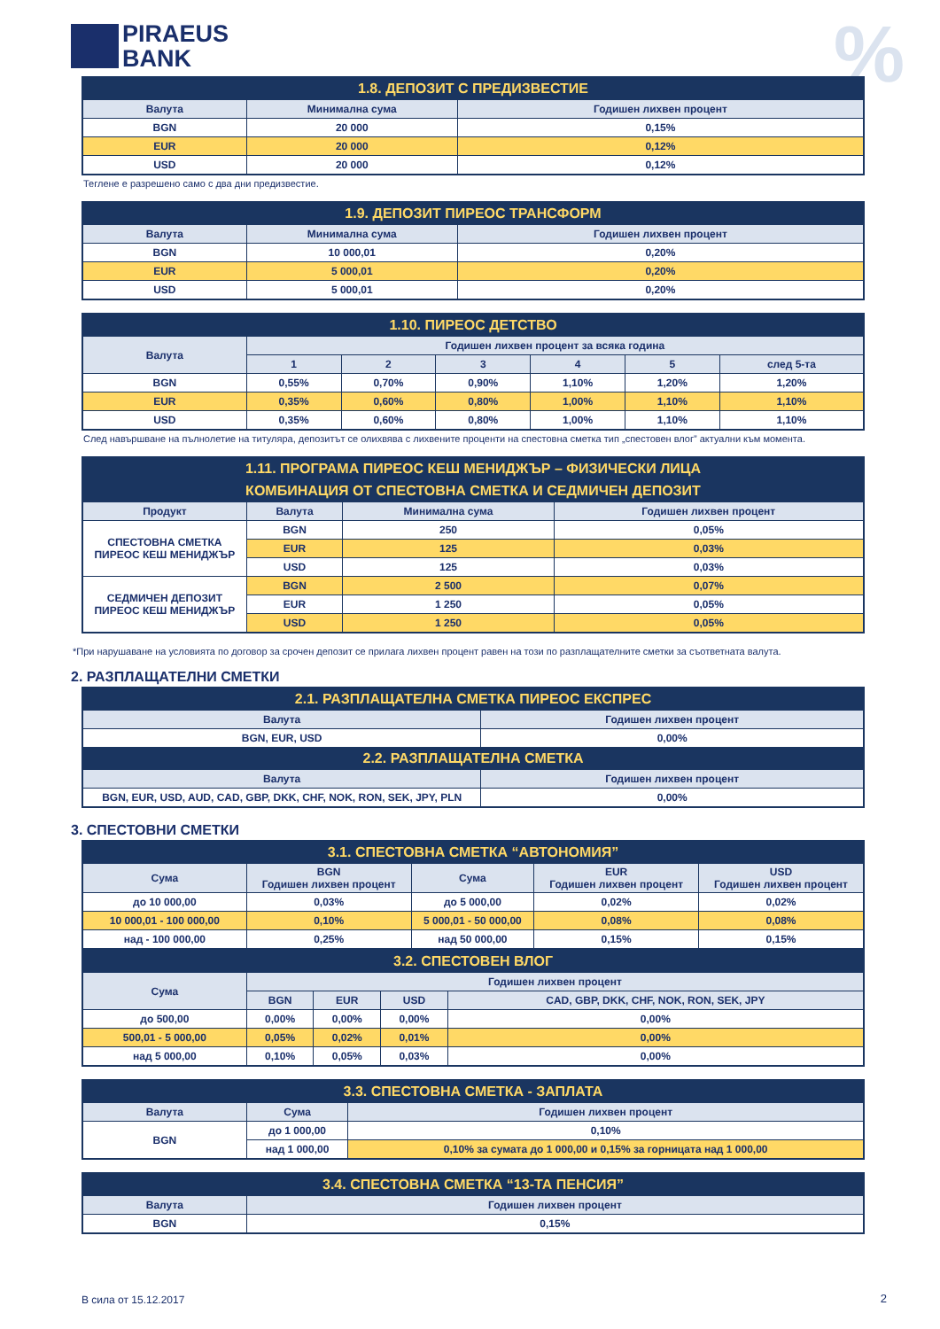PIRAEUS
BANK
%
| 1.8. ДЕПОЗИТ С ПРЕДИЗВЕСТИЕ | | |
| Валута | Минимална сума | Годишен лихвен процент |
| BGN | 20 000 | 0,15% |
| EUR | 20 000 | 0,12% |
| USD | 20 000 | 0,12% |
Теглене е разрешено само с два дни предизвестие.
| 1.9. ДЕПОЗИТ ПИРЕОС ТРАНСФОРМ | | |
| Валута | Минимална сума | Годишен лихвен процент |
| BGN | 10 000,01 | 0,20% |
| EUR | 5 000,01 | 0,20% |
| USD | 5 000,01 | 0,20% |
| 1.10. ПИРЕОС ДЕТСТВО | | | | | | |
| Валута | Годишен лихвен процент за всяка година | | | | | |
| | 1 | 2 | 3 | 4 | 5 | след 5-та |
| BGN | 0,55% | 0,70% | 0,90% | 1,10% | 1,20% | 1,20% |
| EUR | 0,35% | 0,60% | 0,80% | 1,00% | 1,10% | 1,10% |
| USD | 0,35% | 0,60% | 0,80% | 1,00% | 1,10% | 1,10% |
След навършване на пълнолетие на титуляра, депозитът се олихвява с лихвените проценти на спестовна сметка тип „спестовен влог” актуални към момента.
| 1.11. ПРОГРАМА ПИРЕОС КЕШ МЕНИДЖЪР – ФИЗИЧЕСКИ ЛИЦА | | | |
| КОМБИНАЦИЯ ОТ СПЕСТОВНА СМЕТКА И СЕДМИЧЕН ДЕПОЗИТ | | | |
| Продукт | Валута | Минимална сума | Годишен лихвен процент |
| СПЕСТОВНА СМЕТКА ПИРЕОС КЕШ МЕНИДЖЪР | BGN | 250 | 0,05% |
| | EUR | 125 | 0,03% |
| | USD | 125 | 0,03% |
| СЕДМИЧЕН ДЕПОЗИТ ПИРЕОС КЕШ МЕНИДЖЪР | BGN | 2 500 | 0,07% |
| | EUR | 1 250 | 0,05% |
| | USD | 1 250 | 0,05% |
*При нарушаване на условията по договор за срочен депозит се прилага лихвен процент равен на този по разплащателните сметки за съответната валута.
2. РАЗПЛАЩАТЕЛНИ СМЕТКИ
| 2.1. РАЗПЛАЩАТЕЛНА СМЕТКА ПИРЕОС ЕКСПРЕС | |
| Валута | Годишен лихвен процент |
| BGN, EUR, USD | 0,00% |
| 2.2. РАЗПЛАЩАТЕЛНА СМЕТКА | |
| Валута | Годишен лихвен процент |
| BGN, EUR, USD, AUD, CAD, GBP, DKK, CHF, NOK, RON, SEK, JPY, PLN | 0,00% |
3. СПЕСТОВНИ СМЕТКИ
| 3.1. СПЕСТОВНА СМЕТКА “АВТОНОМИЯ” | | | | |
| Сума | BGN Годишен лихвен процент | Сума | EUR Годишен лихвен процент | USD Годишен лихвен процент |
| до 10 000,00 | 0,03% | до 5 000,00 | 0,02% | 0,02% |
| 10 000,01 - 100 000,00 | 0,10% | 5 000,01 - 50 000,00 | 0,08% | 0,08% |
| над - 100 000,00 | 0,25% | над 50 000,00 | 0,15% | 0,15% |
| 3.2. СПЕСТОВЕН ВЛОГ | | | | |
| Сума | Годишен лихвен процент | | | |
| | BGN | EUR | USD | CAD, GBP, DKK, CHF, NOK, RON, SEK, JPY |
| до 500,00 | 0,00% | 0,00% | 0,00% | 0,00% |
| 500,01 - 5 000,00 | 0,05% | 0,02% | 0,01% | 0,00% |
| над 5 000,00 | 0,10% | 0,05% | 0,03% | 0,00% |
| 3.3. СПЕСТОВНА СМЕТКА - ЗАПЛАТА | | |
| Валута | Сума | Годишен лихвен процент |
| BGN | до 1 000,00 | 0,10% |
| | над 1 000,00 | 0,10% за сумата до 1 000,00 и 0,15% за горницата над 1 000,00 |
| 3.4. СПЕСТОВНА СМЕТКА “13-ТА ПЕНСИЯ” | |
| Валута | Годишен лихвен процент |
| BGN | 0,15% |
В сила от 15.12.2017 2